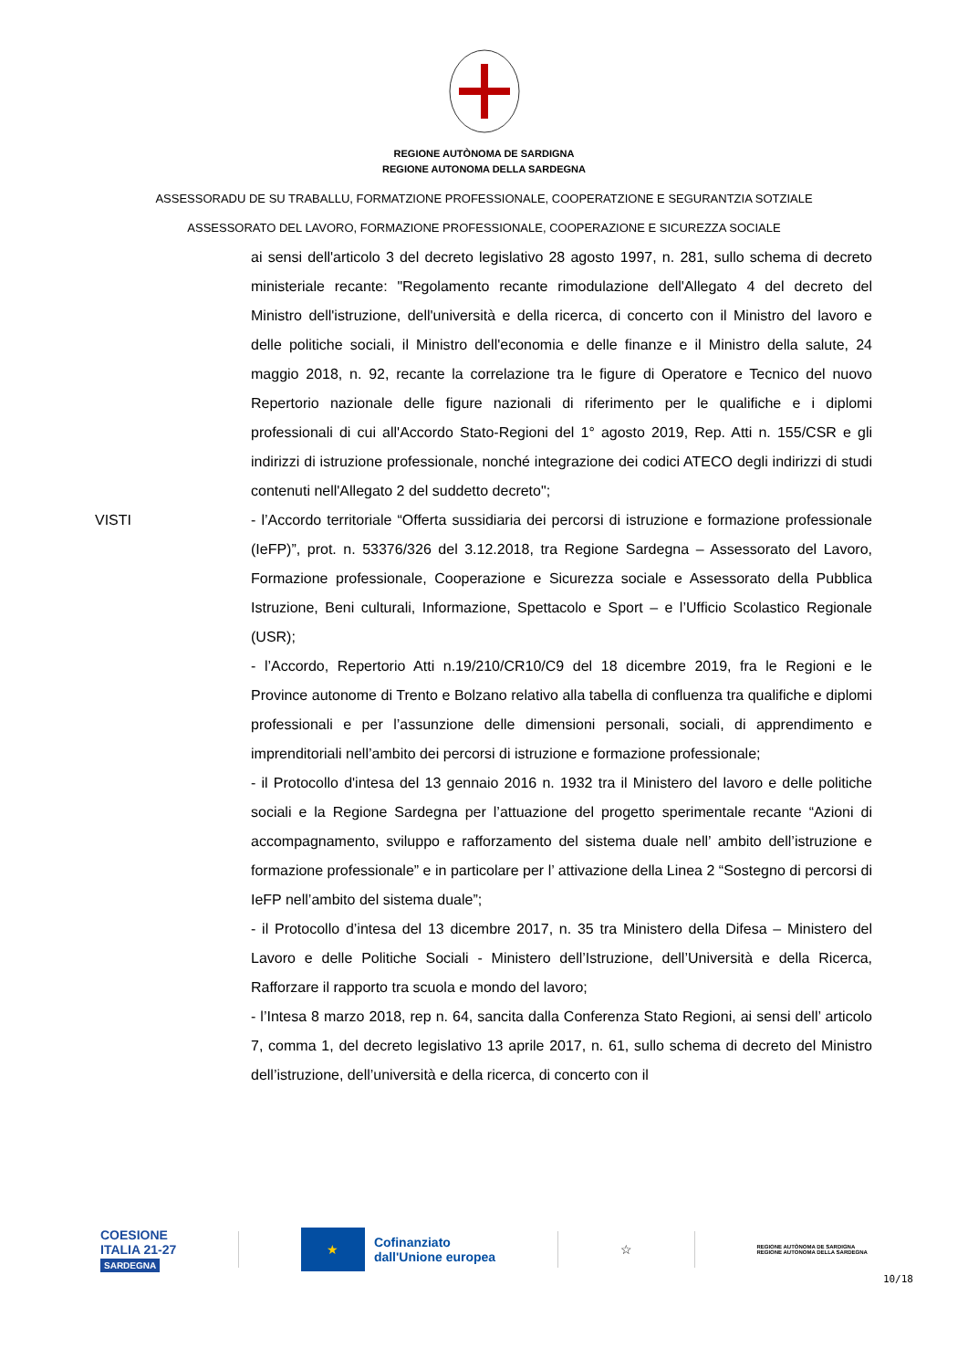REGIONE AUTÒNOMA DE SARDIGNA
REGIONE AUTONOMA DELLA SARDEGNA
ASSESSORADU DE SU TRABALLU, FORMATZIONE PROFESSIONALE, COOPERATZIONE E SEGURANTZIA SOTZIALE
ASSESSORATO DEL LAVORO, FORMAZIONE PROFESSIONALE, COOPERAZIONE E SICUREZZA SOCIALE
ai sensi dell'articolo 3 del decreto legislativo 28 agosto 1997, n. 281, sullo schema di decreto ministeriale recante: "Regolamento recante rimodulazione dell'Allegato 4 del decreto del Ministro dell'istruzione, dell'università e della ricerca, di concerto con il Ministro del lavoro e delle politiche sociali, il Ministro dell'economia e delle finanze e il Ministro della salute, 24 maggio 2018, n. 92, recante la correlazione tra le figure di Operatore e Tecnico del nuovo Repertorio nazionale delle figure nazionali di riferimento per le qualifiche e i diplomi professionali di cui all'Accordo Stato-Regioni del 1° agosto 2019, Rep. Atti n. 155/CSR e gli indirizzi di istruzione professionale, nonché integrazione dei codici ATECO degli indirizzi di studi contenuti nell'Allegato 2 del suddetto decreto";
VISTI - l’Accordo territoriale “Offerta sussidiaria dei percorsi di istruzione e formazione professionale (IeFP)”, prot. n. 53376/326 del 3.12.2018, tra Regione Sardegna – Assessorato del Lavoro, Formazione professionale, Cooperazione e Sicurezza sociale e Assessorato della Pubblica Istruzione, Beni culturali, Informazione, Spettacolo e Sport – e l’Ufficio Scolastico Regionale (USR);
- l’Accordo, Repertorio Atti n.19/210/CR10/C9 del 18 dicembre 2019, fra le Regioni e le Province autonome di Trento e Bolzano relativo alla tabella di confluenza tra qualifiche e diplomi professionali e per l’assunzione delle dimensioni personali, sociali, di apprendimento e imprenditoriali nell’ambito dei percorsi di istruzione e formazione professionale;
- il Protocollo d'intesa del 13 gennaio 2016 n. 1932 tra il Ministero del lavoro e delle politiche sociali e la Regione Sardegna per l’attuazione del progetto sperimentale recante “Azioni di accompagnamento, sviluppo e rafforzamento del sistema duale nell’ ambito dell’istruzione e formazione professionale” e in particolare per l’ attivazione della Linea 2 “Sostegno di percorsi di IeFP nell’ambito del sistema duale”;
- il Protocollo d’intesa del 13 dicembre 2017, n. 35 tra Ministero della Difesa – Ministero del Lavoro e delle Politiche Sociali - Ministero dell’Istruzione, dell’Università e della Ricerca, Rafforzare il rapporto tra scuola e mondo del lavoro;
- l’Intesa 8 marzo 2018, rep n. 64, sancita dalla Conferenza Stato Regioni, ai sensi dell’ articolo 7, comma 1, del decreto legislativo 13 aprile 2017, n. 61, sullo schema di decreto del Ministro dell’istruzione, dell’università e della ricerca, di concerto con il
COESIONE
ITALIA 21-27
SARDEGNA
★
Cofinanziato
dall'Unione europea
☆
REGIONE AUTÒNOMA DE SARDIGNA
REGIONE AUTONOMA DELLA SARDEGNA
10/18